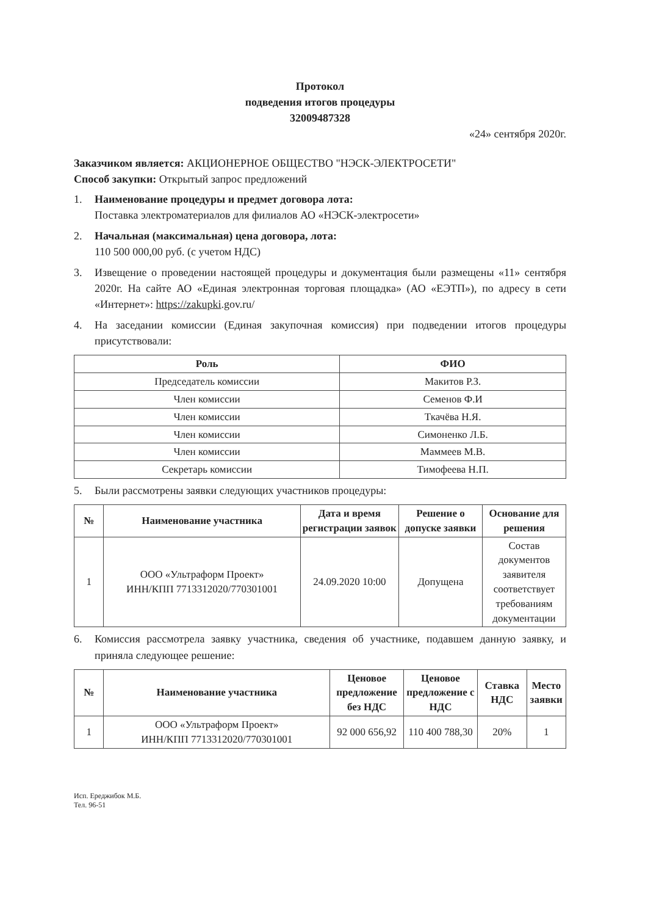Протокол
подведения итогов процедуры
32009487328
«24» сентября 2020г.
Заказчиком является: АКЦИОНЕРНОЕ ОБЩЕСТВО "НЭСК-ЭЛЕКТРОСЕТИ"
Способ закупки: Открытый запрос предложений
1. Наименование процедуры и предмет договора лота:
Поставка электроматериалов для филиалов АО «НЭСК-электросети»
2. Начальная (максимальная) цена договора, лота:
110 500 000,00 руб. (с учетом НДС)
3. Извещение о проведении настоящей процедуры и документация были размещены «11» сентября 2020г. На сайте АО «Единая электронная торговая площадка» (АО «ЕЭТП»), по адресу в сети «Интернет»: https://zakupki.gov.ru/
4. На заседании комиссии (Единая закупочная комиссия) при подведении итогов процедуры присутствовали:
| Роль | ФИО |
| --- | --- |
| Председатель комиссии | Макитов Р.З. |
| Член комиссии | Семенов Ф.И |
| Член комиссии | Ткачёва Н.Я. |
| Член комиссии | Симоненко Л.Б. |
| Член комиссии | Маммеев М.В. |
| Секретарь комиссии | Тимофеева Н.П. |
5. Были рассмотрены заявки следующих участников процедуры:
| № | Наименование участника | Дата и время регистрации заявок | Решение о допуске заявки | Основание для решения |
| --- | --- | --- | --- | --- |
| 1 | ООО «Ультраформ Проект» ИНН/КПП 7713312020/770301001 | 24.09.2020 10:00 | Допущена | Состав документов заявителя соответствует требованиям документации |
6. Комиссия рассмотрела заявку участника, сведения об участнике, подавшем данную заявку, и приняла следующее решение:
| № | Наименование участника | Ценовое предложение без НДС | Ценовое предложение с НДС | Ставка НДС | Место заявки |
| --- | --- | --- | --- | --- | --- |
| 1 | ООО «Ультраформ Проект» ИНН/КПП 7713312020/770301001 | 92 000 656,92 | 110 400 788,30 | 20% | 1 |
Исп. Ереджибок М.Б.
Тел. 96-51